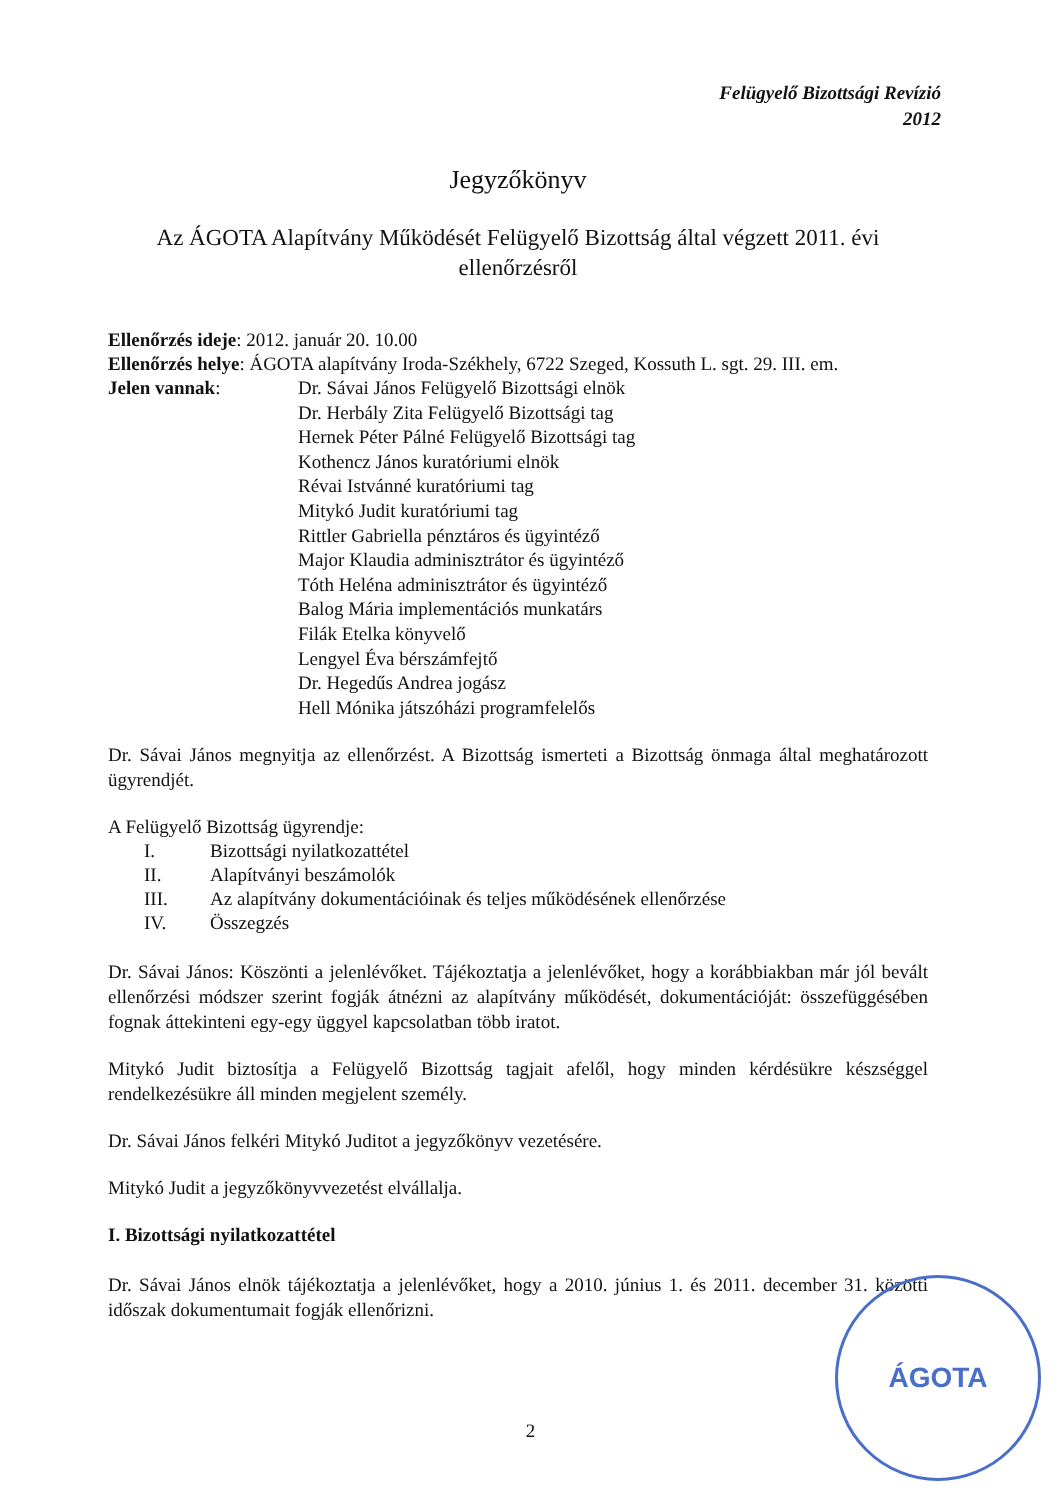Felügyelő Bizottsági Revízió
2012
Jegyzőkönyv
Az ÁGOTA Alapítvány Működését Felügyelő Bizottság által végzett 2011. évi ellenőrzésről
Ellenőrzés ideje: 2012. január 20. 10.00
Ellenőrzés helye: ÁGOTA alapítvány Iroda-Székhely, 6722 Szeged, Kossuth L. sgt. 29. III. em.
Jelen vannak: Dr. Sávai János Felügyelő Bizottsági elnök
Dr. Herbály Zita Felügyelő Bizottsági tag
Hernek Péter Pálné Felügyelő Bizottsági tag
Kothencz János kuratóriumi elnök
Révai Istvánné kuratóriumi tag
Mitykó Judit kuratóriumi tag
Rittler Gabriella pénztáros és ügyintéző
Major Klaudia adminisztrátor és ügyintéző
Tóth Heléna adminisztrátor és ügyintéző
Balog Mária implementációs munkatárs
Filák Etelka könyvelő
Lengyel Éva bérszámfejtő
Dr. Hegedűs Andrea jogász
Hell Mónika játszóházi programfelelős
Dr. Sávai János megnyitja az ellenőrzést. A Bizottság ismerteti a Bizottság önmaga által meghatározott ügyrendjét.
A Felügyelő Bizottság ügyrendje:
I. Bizottsági nyilatkozattétel
II. Alapítványi beszámolók
III. Az alapítvány dokumentációinak és teljes működésének ellenőrzése
IV. Összegzés
Dr. Sávai János: Köszönti a jelenlévőket. Tájékoztatja a jelenlévőket, hogy a korábbiakban már jól bevált ellenőrzési módszer szerint fogják átnézni az alapítvány működését, dokumentációját: összefüggésében fognak áttekinteni egy-egy üggyel kapcsolatban több iratot.
Mitykó Judit biztosítja a Felügyelő Bizottság tagjait afelől, hogy minden kérdésükre készséggel rendelkezésükre áll minden megjelent személy.
Dr. Sávai János felkéri Mitykó Juditot a jegyzőkönyv vezetésére.
Mitykó Judit a jegyzőkönyvvezetést elvállalja.
I. Bizottsági nyilatkozattétel
Dr. Sávai János elnök tájékoztatja a jelenlévőket, hogy a 2010. június 1. és 2011. december 31. közötti időszak dokumentumait fogják ellenőrizni.
ÁGOTA
2